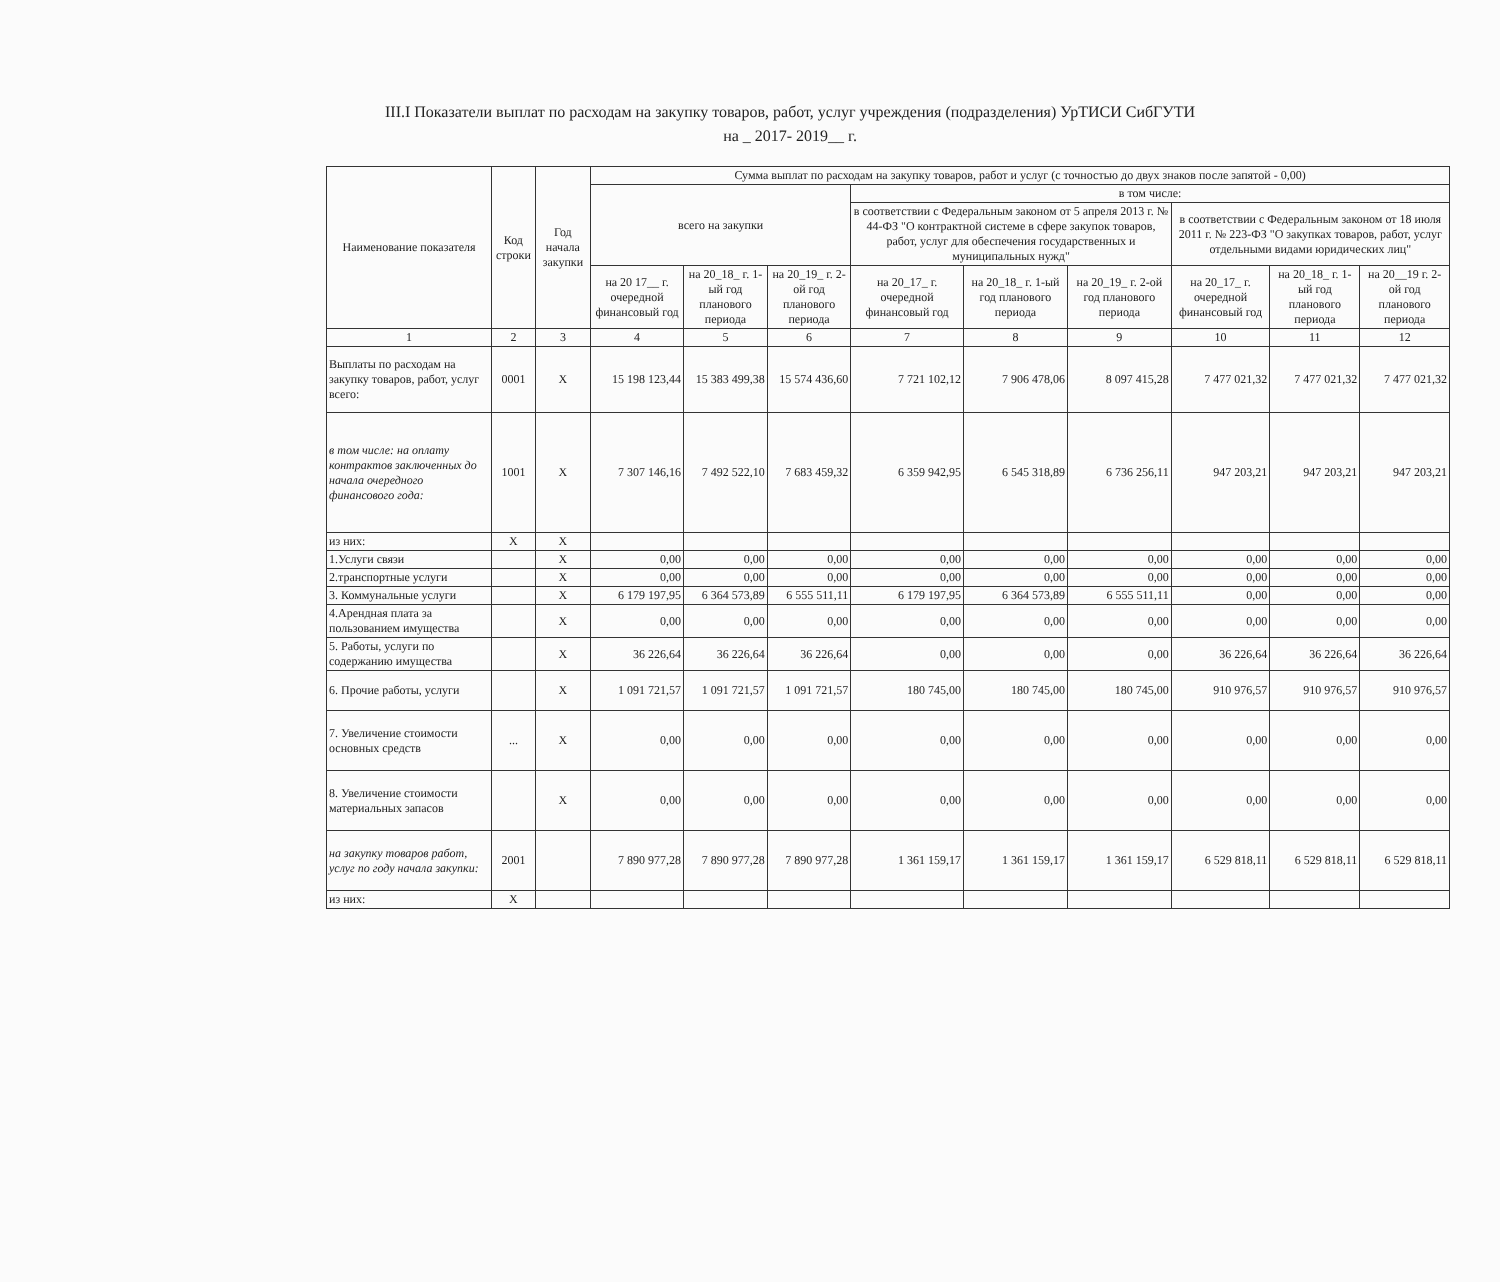III.I Показатели выплат по расходам на закупку товаров, работ, услуг учреждения (подразделения) УрТИСИ СибГУТИ
на _ 2017- 2019__ г.
| Наименование показателя | Код строки | Год начала закупки | Сумма выплат по расходам на закупку товаров, работ и услуг (с точностью до двух знаков после запятой - 0,00) | | | | | | | | |
| --- | --- | --- | --- | --- | --- | --- | --- | --- | --- | --- | --- |
| | | | всего на закупки | | | в том числе: | | | | | |
| | | | | | | в соответствии с Федеральным законом от 5 апреля 2013 г. № 44-ФЗ "О контрактной системе в сфере закупок товаров, работ, услуг для обеспечения государственных и муниципальных нужд" | | | в соответствии с Федеральным законом от 18 июля 2011 г. № 223-ФЗ "О закупках товаров, работ, услуг отдельными видами юридических лиц" | | |
| | | | на 20 17__ г. очередной финансовый год | на 20_18_ г. 1-ый год планового периода | на 20_19_ г. 2-ой год планового периода | на 20_17_ г. очередной финансовый год | на 20_18_ г. 1-ый год планового периода | на 20_19_ г. 2-ой год планового периода | на 20_17_ г. очередной финансовый год | на 20_18_ г. 1-ый год планового периода | на 20__19 г. 2-ой год планового периода |
| 1 | 2 | 3 | 4 | 5 | 6 | 7 | 8 | 9 | 10 | 11 | 12 |
| Выплаты по расходам на закупку товаров, работ, услуг всего: | 0001 | X | 15 198 123,44 | 15 383 499,38 | 15 574 436,60 | 7 721 102,12 | 7 906 478,06 | 8 097 415,28 | 7 477 021,32 | 7 477 021,32 | 7 477 021,32 |
| в том числе: на оплату контрактов заключенных до начала очередного финансового года: | 1001 | X | 7 307 146,16 | 7 492 522,10 | 7 683 459,32 | 6 359 942,95 | 6 545 318,89 | 6 736 256,11 | 947 203,21 | 947 203,21 | 947 203,21 |
| из них: | X | X | | | | | | | | | |
| 1.Услуги связи | | X | 0,00 | 0,00 | 0,00 | 0,00 | 0,00 | 0,00 | 0,00 | 0,00 | 0,00 |
| 2.транспортные услуги | | X | 0,00 | 0,00 | 0,00 | 0,00 | 0,00 | 0,00 | 0,00 | 0,00 | 0,00 |
| 3. Коммунальные услуги | | X | 6 179 197,95 | 6 364 573,89 | 6 555 511,11 | 6 179 197,95 | 6 364 573,89 | 6 555 511,11 | 0,00 | 0,00 | 0,00 |
| 4.Арендная плата за пользованием имущества | | X | 0,00 | 0,00 | 0,00 | 0,00 | 0,00 | 0,00 | 0,00 | 0,00 | 0,00 |
| 5. Работы, услуги по содержанию имущества | | X | 36 226,64 | 36 226,64 | 36 226,64 | 0,00 | 0,00 | 0,00 | 36 226,64 | 36 226,64 | 36 226,64 |
| 6. Прочие работы, услуги | | X | 1 091 721,57 | 1 091 721,57 | 1 091 721,57 | 180 745,00 | 180 745,00 | 180 745,00 | 910 976,57 | 910 976,57 | 910 976,57 |
| 7. Увеличение стоимости основных средств | ... | X | 0,00 | 0,00 | 0,00 | 0,00 | 0,00 | 0,00 | 0,00 | 0,00 | 0,00 |
| 8. Увеличение стоимости материальных запасов | | X | 0,00 | 0,00 | 0,00 | 0,00 | 0,00 | 0,00 | 0,00 | 0,00 | 0,00 |
| на закупку товаров работ, услуг по году начала закупки: | 2001 | | 7 890 977,28 | 7 890 977,28 | 7 890 977,28 | 1 361 159,17 | 1 361 159,17 | 1 361 159,17 | 6 529 818,11 | 6 529 818,11 | 6 529 818,11 |
| из них: | X | | | | | | | | | | |